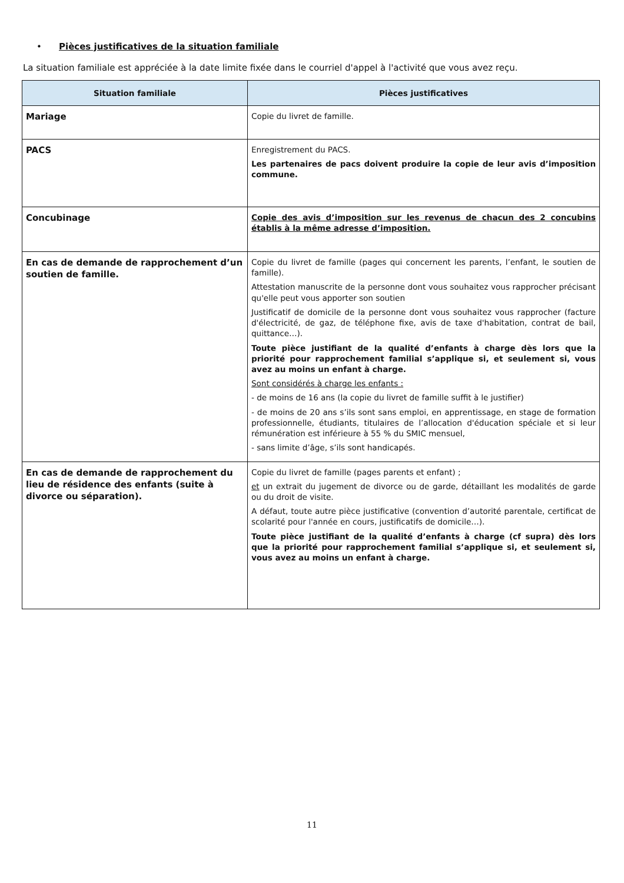• Pièces justificatives de la situation familiale
La situation familiale est appréciée à la date limite fixée dans le courriel d'appel à l'activité que vous avez reçu.
| Situation familiale | Pièces justificatives |
| --- | --- |
| Mariage | Copie du livret de famille. |
| PACS | Enregistrement du PACS. Les partenaires de pacs doivent produire la copie de leur avis d’imposition commune. |
| Concubinage | Copie des avis d’imposition sur les revenus de chacun des 2 concubins établis à la même adresse d’imposition. |
| En cas de demande de rapprochement d’un soutien de famille. | Copie du livret de famille (pages qui concernent les parents, l’enfant, le soutien de famille). Attestation manuscrite de la personne dont vous souhaitez vous rapprocher précisant qu'elle peut vous apporter son soutien Justificatif de domicile de la personne dont vous souhaitez vous rapprocher (facture d'électricité, de gaz, de téléphone fixe, avis de taxe d'habitation, contrat de bail, quittance…). Toute pièce justifiant de la qualité d’enfants à charge dès lors que la priorité pour rapprochement familial s’applique si, et seulement si, vous avez au moins un enfant à charge. Sont considérés à charge les enfants : - de moins de 16 ans (la copie du livret de famille suffit à le justifier) - de moins de 20 ans s’ils sont sans emploi, en apprentissage, en stage de formation professionnelle, étudiants, titulaires de l’allocation d'éducation spéciale et si leur rémunération est inférieure à 55 % du SMIC mensuel, - sans limite d’âge, s’ils sont handicapés. |
| En cas de demande de rapprochement du lieu de résidence des enfants (suite à divorce ou séparation). | Copie du livret de famille (pages parents et enfant) ; et un extrait du jugement de divorce ou de garde, détaillant les modalités de garde ou du droit de visite. A défaut, toute autre pièce justificative (convention d’autorité parentale, certificat de scolarité pour l'année en cours, justificatifs de domicile…). Toute pièce justifiant de la qualité d’enfants à charge (cf supra) dès lors que la priorité pour rapprochement familial s’applique si, et seulement si, vous avez au moins un enfant à charge. |
11